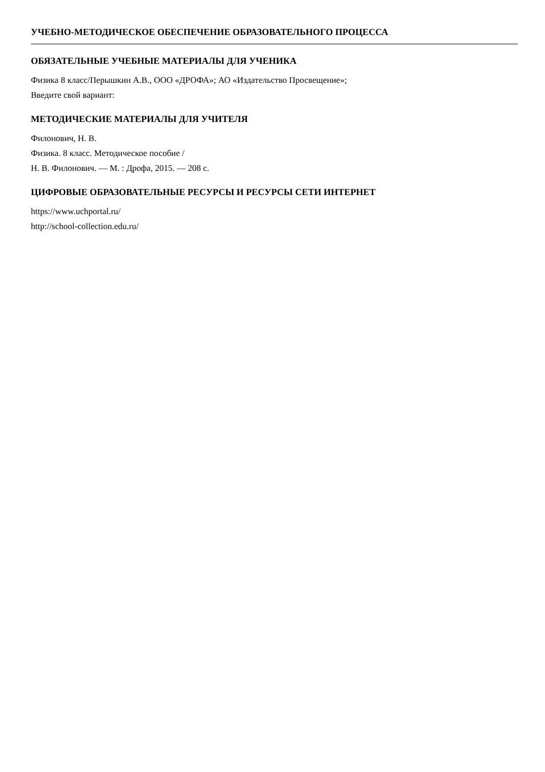УЧЕБНО-МЕТОДИЧЕСКОЕ ОБЕСПЕЧЕНИЕ ОБРАЗОВАТЕЛЬНОГО ПРОЦЕССА
ОБЯЗАТЕЛЬНЫЕ УЧЕБНЫЕ МАТЕРИАЛЫ ДЛЯ УЧЕНИКА
Физика 8 класс/Перышкин А.В., ООО «ДРОФА»; АО «Издательство Просвещение»;
Введите свой вариант:
МЕТОДИЧЕСКИЕ МАТЕРИАЛЫ ДЛЯ УЧИТЕЛЯ
Филонович, Н. В.
Физика. 8 класс. Методическое пособие /
Н. В. Филонович. — М. : Дрофа, 2015. — 208 с.
ЦИФРОВЫЕ ОБРАЗОВАТЕЛЬНЫЕ РЕСУРСЫ И РЕСУРСЫ СЕТИ ИНТЕРНЕТ
https://www.uchportal.ru/
http://school-collection.edu.ru/